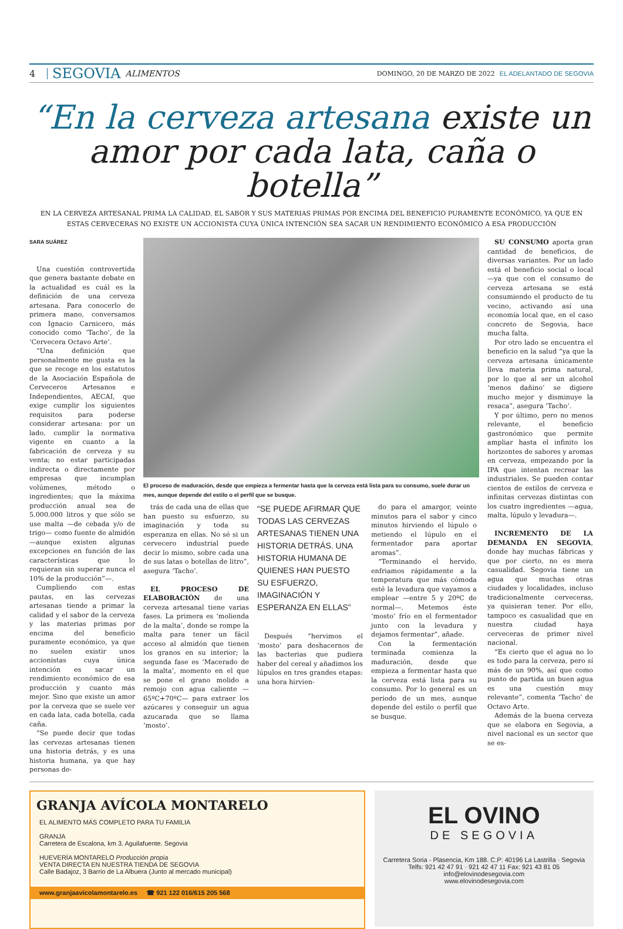4 SEGOVIA ALIMENTOS DOMINGO, 20 DE MARZO DE 2022 EL ADELANTADO DE SEGOVIA
“En la cerveza artesana existe un amor por cada lata, caña o botella”
EN LA CERVEZA ARTESANAL PRIMA LA CALIDAD, EL SABOR Y SUS MATERIAS PRIMAS POR ENCIMA DEL BENEFICIO PURAMENTE ECONÓMICO, YA QUE EN ESTAS CERVECERAS NO EXISTE UN ACCIONISTA CUYA ÚNICA INTENCIÓN SEA SACAR UN RENDIMIENTO ECONÓMICO A ESA PRODUCCIÓN
SARA SUÁREZ
Una cuestión controvertida que genera bastante debate en la actualidad es cuál es la definición de una cerveza artesana. Para conocerlo de primera mano, conversamos con Ignacio Carnicero, más conocido como ‘Tacho’, de la ‘Cervecera Octavo Arte’.
“Una definición que personalmente me gusta es la que se recoge en los estatutos de la Asociación Española de Cerveceros Artesanos e Independientes, AECAI, que exige cumplir los siguientes requisitos para poderse considerar artesana: por un lado, cumplir la normativa vigente en cuanto a la fabricación de cerveza y su venta; no estar participadas indirecta o directamente por empresas que incumplan volúmenes, método o ingredientes; que la máxima producción anual sea de 5.000.000 litros y que sólo se use malta —de cebada y/o de trigo— como fuente de almidón —aunque existen algunas excepciones en función de las características que lo requieran sin superar nunca el 10% de la producción”—.
Cumpliendo con estas pautas, en las cervezas artesanas tiende a primar la calidad y el sabor de la cerveza y las materias primas por encima del beneficio puramente económico, ya que no suelen existir unos accionistas cuya única intención es sacar un rendimiento económico de esa producción y cuanto más mejor. Sino que existe un amor por la cerveza que se suele ver en cada lata, cada botella, cada caña.
“Se puede decir que todas las cervezas artesanas tienen una historia detrás, y es una historia humana, ya que hay personas de-
El proceso de maduración, desde que empieza a fermentar hasta que la cerveza está lista para su consumo, suele durar un mes, aunque depende del estilo o el perfil que se busque.
trás de cada una de ellas que han puesto su esfuerzo, su imaginación y toda su esperanza en ellas. No sé si un cervecero industrial puede decir lo mismo, sobre cada una de sus latas o botellas de litro”, asegura ‘Tacho’.
EL PROCESO DE ELABORACIÓN de una cerveza artesanal tiene varias fases. La primera es ‘molienda de la malta’, donde se rompe la malta para tener un fácil acceso al almidón que tienen los granos en su interior; la segunda fase es ‘Macerado de la malta’, momento en el que se pone el grano molido a remojo con agua caliente —65ºC+70ºC— para extraer los azúcares y conseguir un agua azucarada que se llama ‘mosto’.
“SE PUEDE AFIRMAR QUE TODAS LAS CERVEZAS ARTESANAS TIENEN UNA HISTORIA DETRÁS. UNA HISTORIA HUMANA DE QUIENES HAN PUESTO SU ESFUERZO, IMAGINACIÓN Y ESPERANZA EN ELLAS”
Después “hervimos el ‘mosto’ para deshacernos de las bacterias que pudiera haber del cereal y añadimos los lúpulos en tres grandes etapas: una hora hirvien-
do para el amargor, veinte minutos para el sabor y cinco minutos hirviendo el lúpulo o metiendo el lúpulo en el fermentador para aportar aromas”.
“Terminando el hervido, enfriamos rápidamente a la temperatura que más cómoda esté la levadura que vayamos a emplear —entre 5 y 20ºC de normal—. Metemos éste ‘mosto’ frío en el fermentador junto con la levadura y dejamos fermentar”, añade.
Con la fermentación terminada comienza la maduración, desde que empieza a fermentar hasta que la cerveza está lista para su consumo. Por lo general es un periodo de un mes, aunque depende del estilo o perfil que se busque.
SU CONSUMO aporta gran cantidad de beneficios, de diversas variantes. Por un lado está el beneficio social o local —ya que con el consumo de cerveza artesana se está consumiendo el producto de tu vecino, activando así una economía local que, en el caso concreto de Segovia, hace mucha falta.
Por otro lado se encuentra el beneficio en la salud “ya que la cerveza artesana únicamente lleva materia prima natural, por lo que al ser un alcohol ‘menos dañino’ se digiere mucho mejor y disminuye la resaca”, asegura ‘Tacho’.
Y por último, pero no menos relevante, el beneficio gastronómico que permite ampliar hasta el infinito los horizontes de sabores y aromas en cerveza, empezando por la IPA que intentan recrear las industriales. Se pueden contar cientos de estilos de cerveza e infinitas cervezas distintas con los cuatro ingredientes —agua, malta, lúpulo y levadura—.
INCREMENTO DE LA DEMANDA EN SEGOVIA, donde hay muchas fábricas y que por cierto, no es mera casualidad. Segovia tiene un agua que muchas otras ciudades y localidades, incluso tradicionalmente cerveceras, ya quisieran tener. Por ello, tampoco es casualidad que en nuestra ciudad haya cerveceras de primer nivel nacional.
“Es cierto que el agua no lo es todo para la cerveza, pero sí más de un 90%, así que como punto de partida un buen agua es una cuestión muy relevante”, comenta ‘Tacho’ de Octavo Arte.
Además de la buena cerveza que se elabora en Segovia, a nivel nacional es un sector que se es-
GRANJA AVÍCOLA MONTARELO
EL ALIMENTO MÁS COMPLETO PARA TU FAMILIA
GRANJA
Carretera de Escalona, km 3. Aguilafuente. Segovia
HUEVERÍA MONTARELO Producción propia
VENTA DIRECTA EN NUESTRA TIENDA DE SEGOVIA
Calle Badajoz, 3 Barrio de La Albuera (Junto al mercado municipal)
www.granjaavicolamontarelo.es ☎ 921 122 016/615 205 568
EL OVINO
DE SEGOVIA
Carretera Soria - Plasencia, Km 188. C.P: 40196 La Lastrilla · Segovia
Telfs: 921 42 47 91 · 921 42 47 11 Fax: 921 43 81 05
info@elovinodesegovia.com
www.elovinodesegovia.com